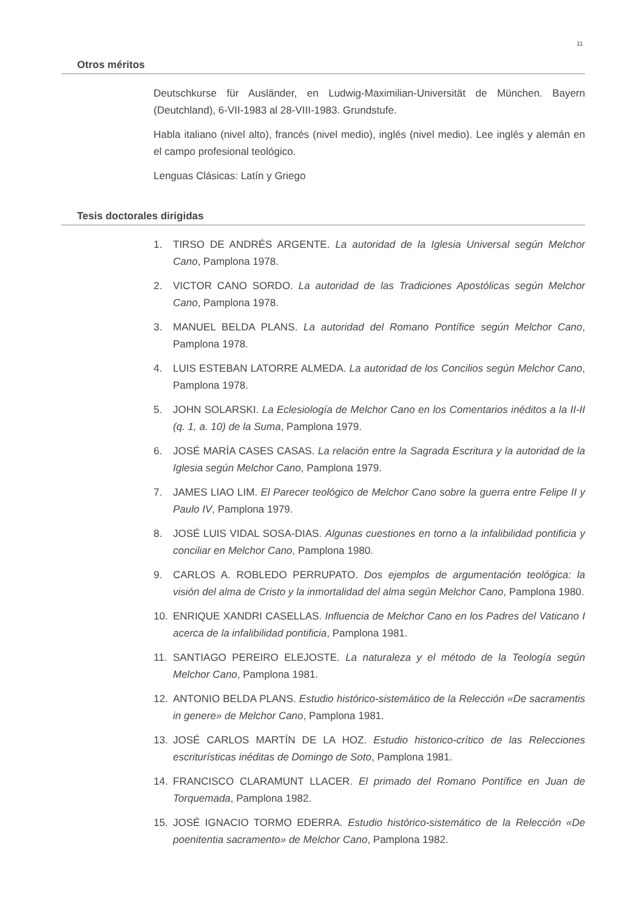11
Otros méritos
Deutschkurse für Ausländer, en Ludwig-Maximilian-Universität de München. Bayern (Deutchland), 6-VII-1983 al 28-VIII-1983. Grundstufe.
Habla italiano (nivel alto), francés (nivel medio), inglés (nivel medio). Lee inglés y alemán en el campo profesional teológico.
Lenguas Clásicas: Latín y Griego
Tesis doctorales dirigidas
1. TIRSO DE ANDRÉS ARGENTE. La autoridad de la Iglesia Universal según Melchor Cano, Pamplona 1978.
2. VICTOR CANO SORDO. La autoridad de las Tradiciones Apostólicas según Melchor Cano, Pamplona 1978.
3. MANUEL BELDA PLANS. La autoridad del Romano Pontífice según Melchor Cano, Pamplona 1978.
4. LUIS ESTEBAN LATORRE ALMEDA. La autoridad de los Concilios según Melchor Cano, Pamplona 1978.
5. JOHN SOLARSKI. La Eclesiología de Melchor Cano en los Comentarios inéditos a la II-II (q. 1, a. 10) de la Suma, Pamplona 1979.
6. JOSÉ MARÍA CASES CASAS. La relación entre la Sagrada Escritura y la autoridad de la Iglesia según Melchor Cano, Pamplona 1979.
7. JAMES LIAO LIM. El Parecer teológico de Melchor Cano sobre la guerra entre Felipe II y Paulo IV, Pamplona 1979.
8. JOSÉ LUIS VIDAL SOSA-DIAS. Algunas cuestiones en torno a la infalibilidad pontificia y conciliar en Melchor Cano, Pamplona 1980.
9. CARLOS A. ROBLEDO PERRUPATO. Dos ejemplos de argumentación teológica: la visión del alma de Cristo y la inmortalidad del alma según Melchor Cano, Pamplona 1980.
10. ENRIQUE XANDRI CASELLAS. Influencia de Melchor Cano en los Padres del Vaticano I acerca de la infalibilidad pontificia, Pamplona 1981.
11. SANTIAGO PEREIRO ELEJOSTE. La naturaleza y el método de la Teología según Melchor Cano, Pamplona 1981.
12. ANTONIO BELDA PLANS. Estudio histórico-sistemático de la Relección «De sacramentis in genere» de Melchor Cano, Pamplona 1981.
13. JOSÉ CARLOS MARTÍN DE LA HOZ. Estudio historico-crítico de las Relecciones escriturísticas inéditas de Domingo de Soto, Pamplona 1981.
14. FRANCISCO CLARAMUNT LLACER. El primado del Romano Pontífice en Juan de Torquemada, Pamplona 1982.
15. JOSÉ IGNACIO TORMO EDERRA. Estudio histórico-sistemático de la Relección «De poenitentia sacramento» de Melchor Cano, Pamplona 1982.